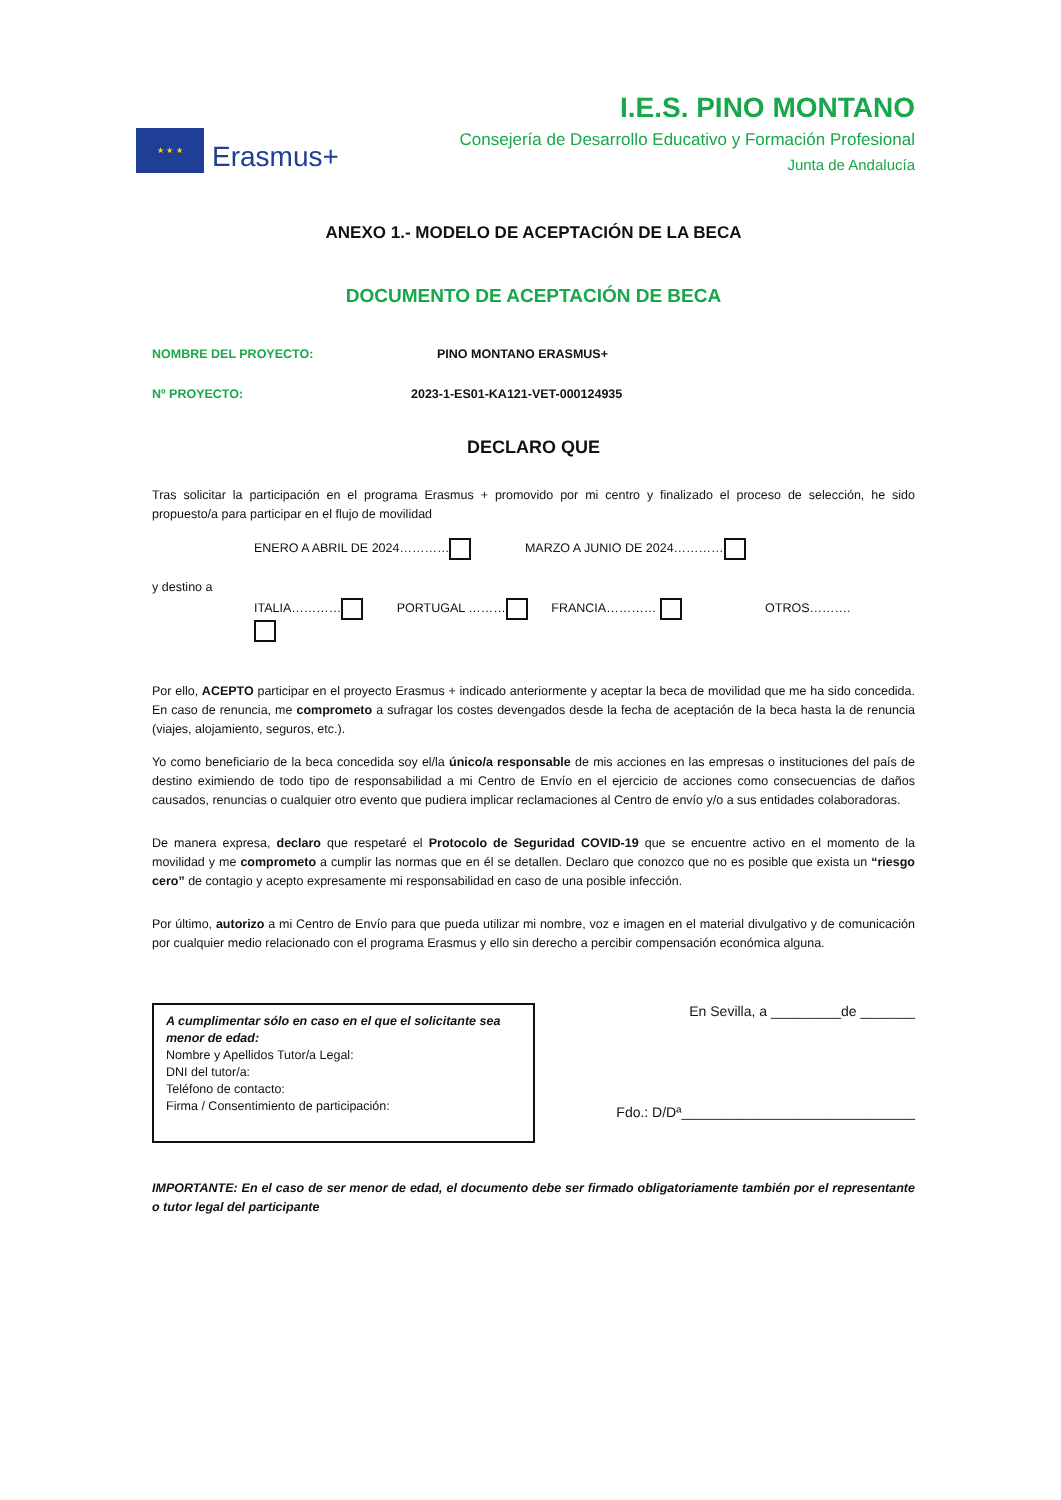★ ★ ★
Erasmus+
I.E.S. PINO MONTANO
Consejería de Desarrollo Educativo y Formación Profesional
Junta de Andalucía
ANEXO 1.- MODELO DE ACEPTACIÓN DE LA BECA
DOCUMENTO DE ACEPTACIÓN DE BECA
NOMBRE DEL PROYECTO: PINO MONTANO ERASMUS+
Nº PROYECTO: 2023-1-ES01-KA121-VET-000124935
DECLARO QUE
Tras solicitar la participación en el programa Erasmus + promovido por mi centro y finalizado el proceso de selección, he sido propuesto/a para participar en el flujo de movilidad
ENERO A ABRIL DE 2024………… MARZO A JUNIO DE 2024…………
y destino a
ITALIA………… PORTUGAL ……… FRANCIA………… OTROS……….
Por ello, ACEPTO participar en el proyecto Erasmus + indicado anteriormente y aceptar la beca de movilidad que me ha sido concedida. En caso de renuncia, me comprometo a sufragar los costes devengados desde la fecha de aceptación de la beca hasta la de renuncia (viajes, alojamiento, seguros, etc.).
Yo como beneficiario de la beca concedida soy el/la único/a responsable de mis acciones en las empresas o instituciones del país de destino eximiendo de todo tipo de responsabilidad a mi Centro de Envío en el ejercicio de acciones como consecuencias de daños causados, renuncias o cualquier otro evento que pudiera implicar reclamaciones al Centro de envío y/o a sus entidades colaboradoras.
De manera expresa, declaro que respetaré el Protocolo de Seguridad COVID-19 que se encuentre activo en el momento de la movilidad y me comprometo a cumplir las normas que en él se detallen. Declaro que conozco que no es posible que exista un “riesgo cero” de contagio y acepto expresamente mi responsabilidad en caso de una posible infección.
Por último, autorizo a mi Centro de Envío para que pueda utilizar mi nombre, voz e imagen en el material divulgativo y de comunicación por cualquier medio relacionado con el programa Erasmus y ello sin derecho a percibir compensación económica alguna.
A cumplimentar sólo en caso en el que el solicitante sea menor de edad:
Nombre y Apellidos Tutor/a Legal:
DNI del tutor/a:
Teléfono de contacto:
Firma / Consentimiento de participación:
En Sevilla, a _________de _______
Fdo.: D/Dª______________________________
IMPORTANTE: En el caso de ser menor de edad, el documento debe ser firmado obligatoriamente también por el representante o tutor legal del participante